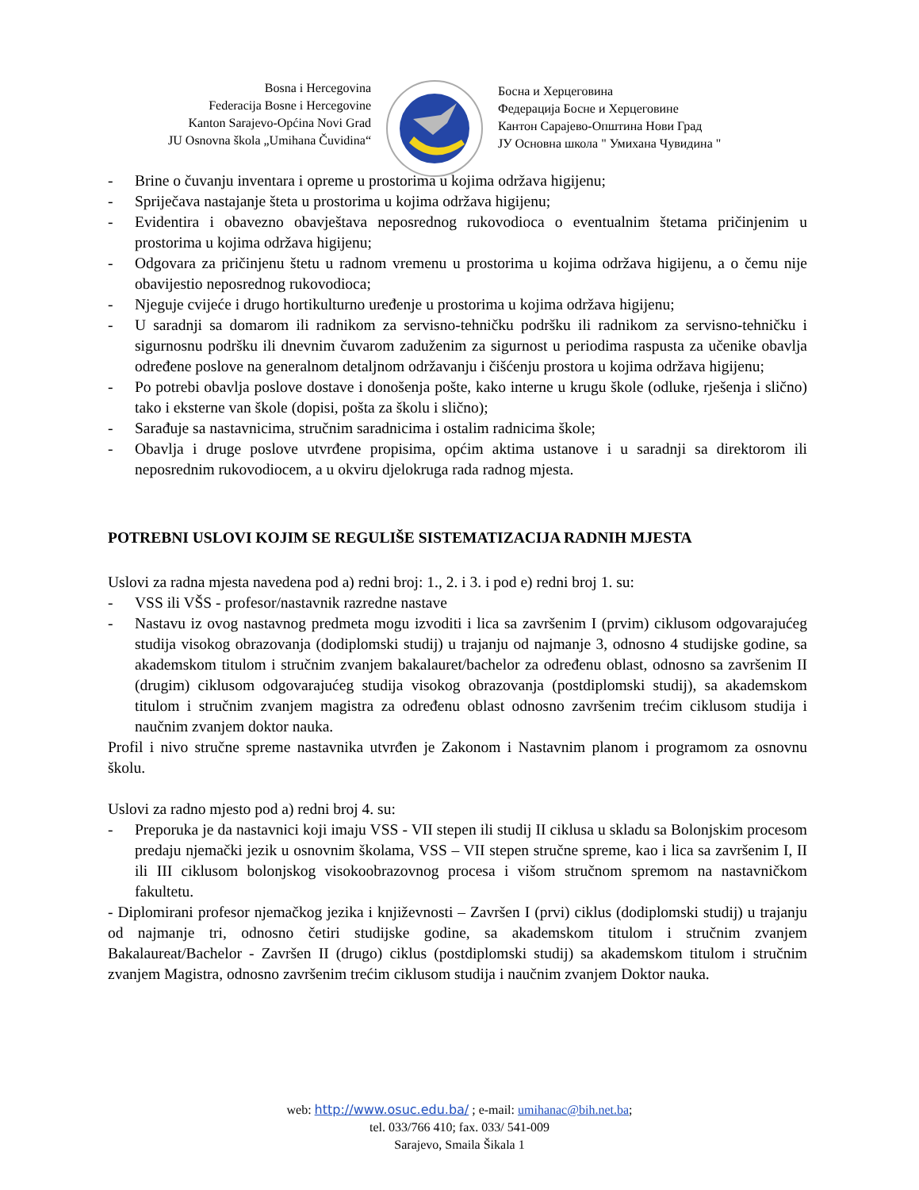Bosna i Hercegovina
Federacija Bosne i Hercegovine
Kanton Sarajevo-Općina Novi Grad
JU Osnovna škola „Umihana Čuvidina“
Босна и Херцеговина
Федерација Босне и Херцеговине
Кантон Сарајево-Општина Нови Град
ЈУ Основна школа " Умихана Чувидина "
- Brine o čuvanju inventara i opreme u prostorima u kojima održava higijenu;
- Spriječava nastajanje šteta u prostorima u kojima održava higijenu;
- Evidentira i obavezno obavještava neposrednog rukovodioca o eventualnim štetama pričinjenim u prostorima u kojima održava higijenu;
- Odgovara za pričinjenu štetu u radnom vremenu u prostorima u kojima održava higijenu, a o čemu nije obavijestio neposrednog rukovodioca;
- Njeguje cvijeće i drugo hortikulturno uređenje u prostorima u kojima održava higijenu;
- U saradnji sa domarom ili radnikom za servisno-tehničku podršku ili radnikom za servisno-tehničku i sigurnosnu podršku ili dnevnim čuvarom zaduženim za sigurnost u periodima raspusta za učenike obavlja određene poslove na generalnom detaljnom održavanju i čišćenju prostora u kojima održava higijenu;
- Po potrebi obavlja poslove dostave i donošenja pošte, kako interne u krugu škole (odluke, rješenja i slično) tako i eksterne van škole (dopisi, pošta za školu i slično);
- Sarađuje sa nastavnicima, stručnim saradnicima i ostalim radnicima škole;
- Obavlja i druge poslove utvrđene propisima, općim aktima ustanove i u saradnji sa direktorom ili neposrednim rukovodiocem, a u okviru djelokruga rada radnog mjesta.
POTREBNI USLOVI KOJIM SE REGULIŠE SISTEMATIZACIJA RADNIH MJESTA
Uslovi za radna mjesta navedena pod a) redni broj: 1., 2. i 3. i pod e) redni broj 1. su:
- VSS ili VŠS - profesor/nastavnik razredne nastave
- Nastavu iz ovog nastavnog predmeta mogu izvoditi i lica sa završenim I (prvim) ciklusom odgovarajućeg studija visokog obrazovanja (dodiplomski studij) u trajanju od najmanje 3, odnosno 4 studijske godine, sa akademskom titulom i stručnim zvanjem bakalauret/bachelor za određenu oblast, odnosno sa završenim II (drugim) ciklusom odgovarajućeg studija visokog obrazovanja (postdiplomski studij), sa akademskom titulom i stručnim zvanjem magistra za određenu oblast odnosno završenim trećim ciklusom studija i naučnim zvanjem doktor nauka.
Profil i nivo stručne spreme nastavnika utvrđen je Zakonom i Nastavnim planom i programom za osnovnu školu.
Uslovi za radno mjesto pod a) redni broj 4. su:
- Preporuka je da nastavnici koji imaju VSS - VII stepen ili studij II ciklusa u skladu sa Bolonjskim procesom predaju njemački jezik u osnovnim školama, VSS – VII stepen stručne spreme, kao i lica sa završenim I, II ili III ciklusom bolonjskog visokoobrazovnog procesa i višom stručnom spremom na nastavničkom fakultetu.
- Diplomirani profesor njemačkog jezika i književnosti – Završen I (prvi) ciklus (dodiplomski studij) u trajanju od najmanje tri, odnosno četiri studijske godine, sa akademskom titulom i stručnim zvanjem Bakalaureat/Bachelor - Završen II (drugo) ciklus (postdiplomski studij) sa akademskom titulom i stručnim zvanjem Magistra, odnosno završenim trećim ciklusom studija i naučnim zvanjem Doktor nauka.
web: http://www.osuc.edu.ba/ ; e-mail: umihanac@bih.net.ba;
tel. 033/766 410; fax. 033/ 541-009
Sarajevo, Smaila Šikala 1